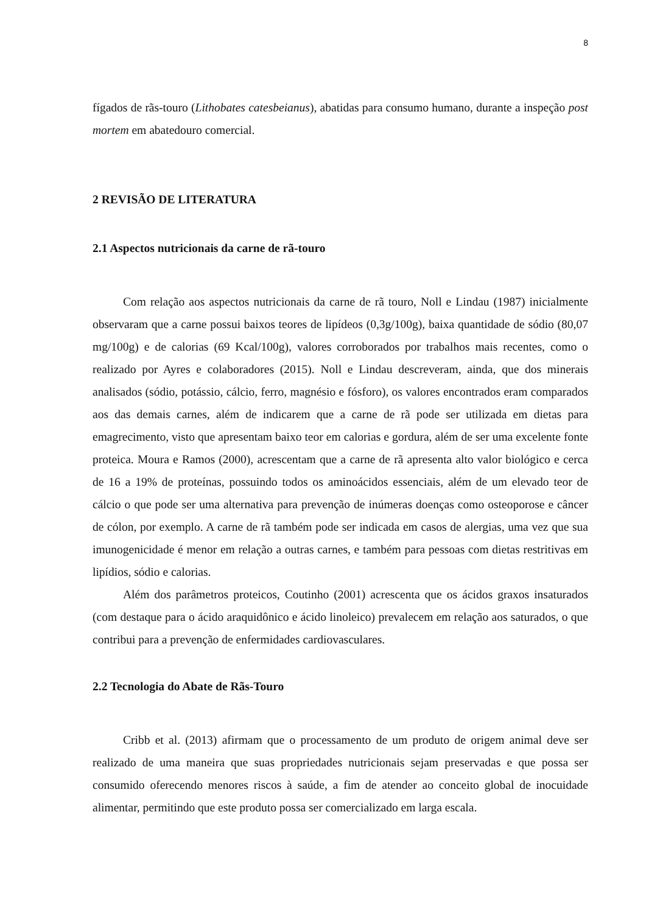8
fígados de rãs-touro (Lithobates catesbeianus), abatidas para consumo humano, durante a inspeção post mortem em abatedouro comercial.
2 REVISÃO DE LITERATURA
2.1 Aspectos nutricionais da carne de rã-touro
Com relação aos aspectos nutricionais da carne de rã touro, Noll e Lindau (1987) inicialmente observaram que a carne possui baixos teores de lipídeos (0,3g/100g), baixa quantidade de sódio (80,07 mg/100g) e de calorias (69 Kcal/100g), valores corroborados por trabalhos mais recentes, como o realizado por Ayres e colaboradores (2015). Noll e Lindau descreveram, ainda, que dos minerais analisados (sódio, potássio, cálcio, ferro, magnésio e fósforo), os valores encontrados eram comparados aos das demais carnes, além de indicarem que a carne de rã pode ser utilizada em dietas para emagrecimento, visto que apresentam baixo teor em calorias e gordura, além de ser uma excelente fonte proteica. Moura e Ramos (2000), acrescentam que a carne de rã apresenta alto valor biológico e cerca de 16 a 19% de proteínas, possuindo todos os aminoácidos essenciais, além de um elevado teor de cálcio o que pode ser uma alternativa para prevenção de inúmeras doenças como osteoporose e câncer de cólon, por exemplo. A carne de rã também pode ser indicada em casos de alergias, uma vez que sua imunogenicidade é menor em relação a outras carnes, e também para pessoas com dietas restritivas em lipídios, sódio e calorias.
Além dos parâmetros proteicos, Coutinho (2001) acrescenta que os ácidos graxos insaturados (com destaque para o ácido araquidônico e ácido linoleico) prevalecem em relação aos saturados, o que contribui para a prevenção de enfermidades cardiovasculares.
2.2 Tecnologia do Abate de Rãs-Touro
Cribb et al. (2013) afirmam que o processamento de um produto de origem animal deve ser realizado de uma maneira que suas propriedades nutricionais sejam preservadas e que possa ser consumido oferecendo menores riscos à saúde, a fim de atender ao conceito global de inocuidade alimentar, permitindo que este produto possa ser comercializado em larga escala.